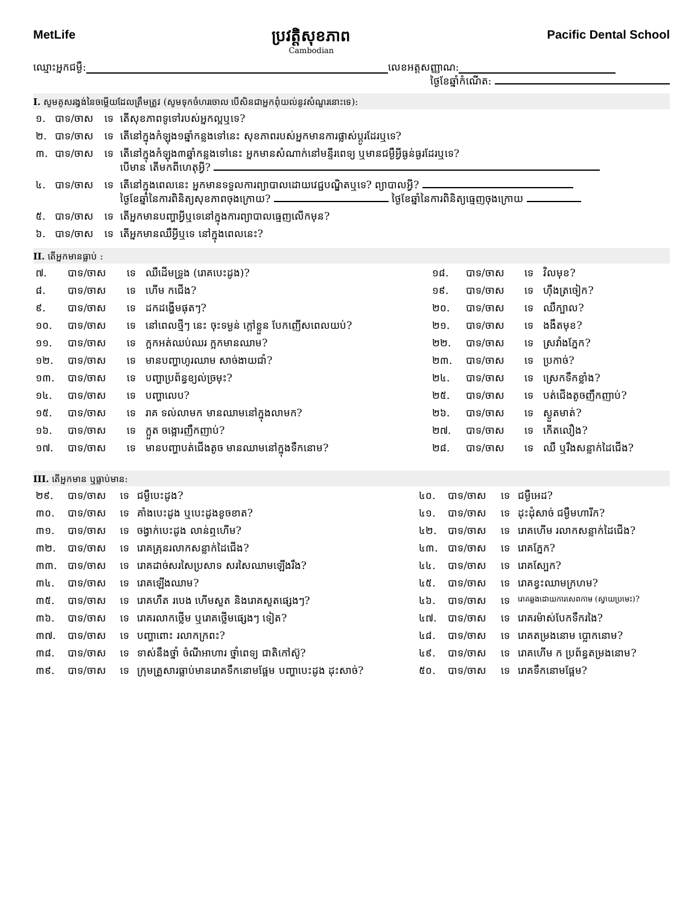MetLife
ប្រវត្តិសុខភាព
Cambodian
Pacific Dental School
ឈ្មោះអ្នកជម្ងឺ: លេខអត្តសញ្ញាណ:
ថ្ងៃខែឆ្នាំកំណើត:
I. សូមគូសរង្វង់នៃចម្លើយដែលត្រឹមត្រូវ (សូមទុកចំហរចោល បើសិនជាអ្នកពុំយល់នូវសំណួរនោះទេ):
| ១. | បាទ/ចាស | ទេ | តើសុខភាពទូទៅរបស់អ្នកល្អឬទេ? |
| ២. | បាទ/ចាស | ទេ | តើនៅក្នុងកំឡុង១ឆ្នាំកន្លងទៅនេះ សុខភាពរបស់អ្នកមានការផ្លាស់ប្តូរដែរឬទេ? |
| ៣. | បាទ/ចាស | ទេ | តើនៅក្នុងកំឡុង៣ឆ្នាំកន្លងទៅនេះ អ្នកមានសំណាក់នៅមន្ទីរពេទ្យ ឬមានជម្ងឺអ្វីធ្ងន់ធ្ងរដែរឬទេ? បើមាន តើមកពីហេតុអ្វី? |
| ៤. | បាទ/ចាស | ទេ | តើនៅក្នុងពេលនេះ អ្នកមានទទួលការព្យាបាលដោយវេជ្ជបណ្ឌិតឬទេ? ព្យាបាលអ្វី? ថ្ងៃខែឆ្នាំនៃការពិនិត្យសុខភាពចុងក្រោយ? ថ្ងៃខែឆ្នាំនៃការពិនិត្យធ្មេញចុងក្រោយ |
| ៥. | បាទ/ចាស | ទេ | តើអ្នកមានបញ្ហាអ្វីឬទេនៅក្នុងការព្យាបាលធ្មេញលើកមុន? |
| ៦. | បាទ/ចាស | ទេ | តើអ្នកមានឈឺអ្វីឬទេ នៅក្នុងពេលនេះ? |
II. តើអ្នកមានធ្លាប់ :
| ៧. | បាទ/ចាស | ទេ | ឈឺដើមទ្រូង (រោគបេះដូង)? | ១៨. | បាទ/ចាស | ទេ | វិលមុខ? |
| ៨. | បាទ/ចាស | ទេ | ហើម កជើង? | ១៩. | បាទ/ចាស | ទេ | ហ៊ឹងត្រចៀក? |
| ៩. | បាទ/ចាស | ទេ | ដកដង្ហើមផុតៗ? | ២០. | បាទ/ចាស | ទេ | ឈឺក្បាល? |
| ១០. | បាទ/ចាស | ទេ | នៅពេលថ្មីៗ នេះ ចុះទម្ងន់ ក្តៅខ្លួន បែកញើសពេលយប់? | ២១. | បាទ/ចាស | ទេ | ងងឹតមុខ? |
| ១១. | បាទ/ចាស | ទេ | ក្អកអត់ឈប់ឈរ ក្អកមានឈាម? | ២២. | បាទ/ចាស | ទេ | ស្រវាំងភ្នែក? |
| ១២. | បាទ/ចាស | ទេ | មានបញ្ហាហូរឈាម សាច់ងាយជាំ? | ២៣. | បាទ/ចាស | ទេ | ប្រកាច់? |
| ១៣. | បាទ/ចាស | ទេ | បញ្ហាប្រព័ន្ធខ្យល់ច្រមុះ? | ២៤. | បាទ/ចាស | ទេ | ស្រេកទឹកខ្លាំង? |
| ១៤. | បាទ/ចាស | ទេ | បញ្ហាលេប? | ២៥. | បាទ/ចាស | ទេ | បត់ជើងតូចញឹកញាប់? |
| ១៥. | បាទ/ចាស | ទេ | រាគ ទល់លាមក មានឈាមនៅក្នុងលាមក? | ២៦. | បាទ/ចាស | ទេ | ស្ងួតមាត់? |
| ១៦. | បាទ/ចាស | ទេ | ក្អួត ចង្អោរញឹកញាប់? | ២៧. | បាទ/ចាស | ទេ | កើតលឿង? |
| ១៧. | បាទ/ចាស | ទេ | មានបញ្ហាបត់ជើងតូច មានឈាមនៅក្នុងទឹកនោម? | ២៨. | បាទ/ចាស | ទេ | ឈឺ ឬរឹងសន្លាក់ដៃជើង? |
III. តើអ្នកមាន ឬធ្លាប់មាន:
| ២៩. | បាទ/ចាស | ទេ | ជម្ងឺបេះដូង? | ៤០. | បាទ/ចាស | ទេ | ជម្ងឺអេដ? |
| ៣០. | បាទ/ចាស | ទេ | គាំងបេះដូង ឬបេះដូងខូចខាត? | ៤១. | បាទ/ចាស | ទេ | ដុះដុំសាច់ ជម្ងឺមហារីក? |
| ៣១. | បាទ/ចាស | ទេ | ចង្វាក់បេះដូង លាន់ឮហើម? | ៤២. | បាទ/ចាស | ទេ | រោគហើម រលាកសន្លាក់ដៃជើង? |
| ៣២. | បាទ/ចាស | ទេ | រោគគ្រុនរលាកសន្លាក់ដៃជើង? | ៤៣. | បាទ/ចាស | ទេ | រោគភ្នែក? |
| ៣៣. | បាទ/ចាស | ទេ | រោគដាច់សរសៃប្រសាទ សរសៃឈាមឡើងរឹង? | ៤៤. | បាទ/ចាស | ទេ | រោគស្បែក? |
| ៣៤. | បាទ/ចាស | ទេ | រោគឡើងឈាម? | ៤៥. | បាទ/ចាស | ទេ | រោគខ្វះឈាមក្រហម? |
| ៣៥. | បាទ/ចាស | ទេ | រោគហឺត របេង ហើមសួត និងរោគសួតផ្សេងៗ? | ៤៦. | បាទ/ចាស | ទេ | រោគឆ្លងដោយការសេពកាម (ស្វាយប្រមេះ)? |
| ៣៦. | បាទ/ចាស | ទេ | រោគរលាកថ្លើម ឬរោគថ្លើមផ្សេងៗ ទៀត? | ៤៧. | បាទ/ចាស | ទេ | រោគរម៉ាស់បែកទឹករងៃ? |
| ៣៧. | បាទ/ចាស | ទេ | បញ្ហាពោះ រលាកក្រពះ? | ៤៨. | បាទ/ចាស | ទេ | រោគតម្រងនោម ប្លោកនោម? |
| ៣៨. | បាទ/ចាស | ទេ | ទាស់នឹងថ្នាំ ចំណីអាហារ ថ្នាំពេទ្យ ជាតិកៅស៊ូ? | ៤៩. | បាទ/ចាស | ទេ | រោគហើម ក ប្រព័ន្ធតម្រងនោម? |
| ៣៩. | បាទ/ចាស | ទេ | ក្រុមគ្រួសារធ្លាប់មានរោគទឹកនោមផ្អែម បញ្ហាបេះដូង ដុះសាច់? | ៥០. | បាទ/ចាស | ទេ | រោគទឹកនោមផ្អែម? |